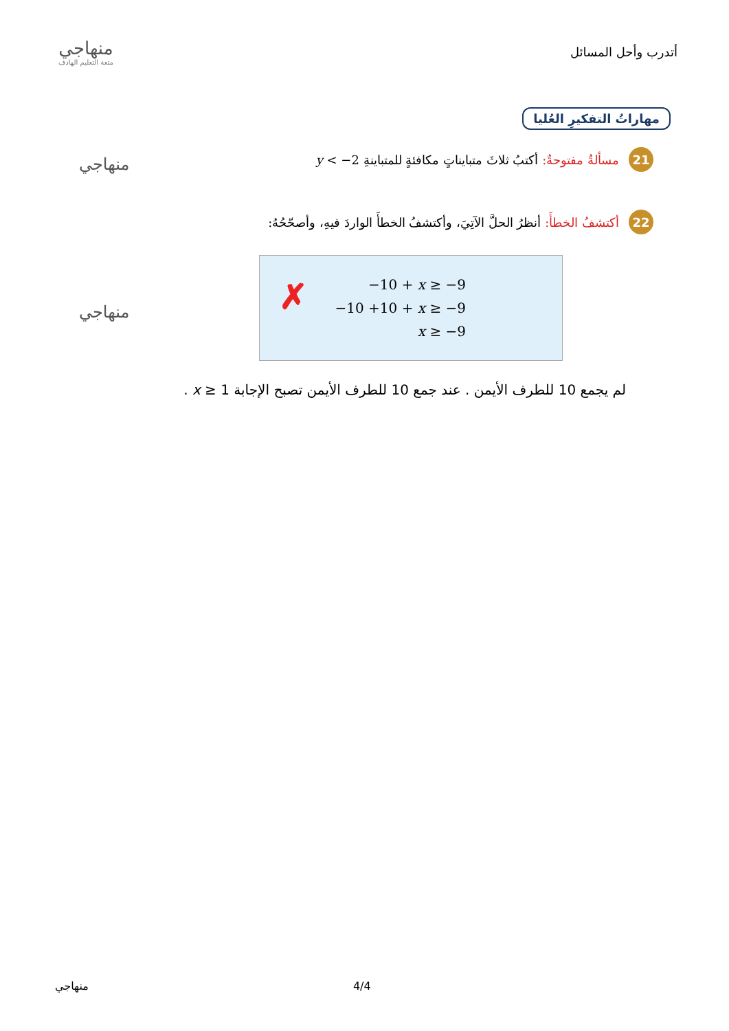أتدرب وأحل المسائل
منهاجي
متعة التعليم الهادف
مهاراتُ التفكيرِ العُليا
21
مسألةٌ مفتوحةٌ: أكتبُ ثلاثَ متبايناتٍ مكافئةٍ للمتباينةِ y < −2
منهاجي
22
أكتشفُ الخطأَ: أنظرُ الحلَّ الآتِيَ، وأكتشفُ الخطأَ الواردَ فيهِ، وأصحّحُهُ:
✗
−10 + x ≥ −9
−10 +10 + x ≥ −9
x ≥ −9
منهاجي
لم يجمع 10 للطرف الأيمن . عند جمع 10 للطرف الأيمن تصبح الإجابة x ≥ 1 .
منهاجي 4/4